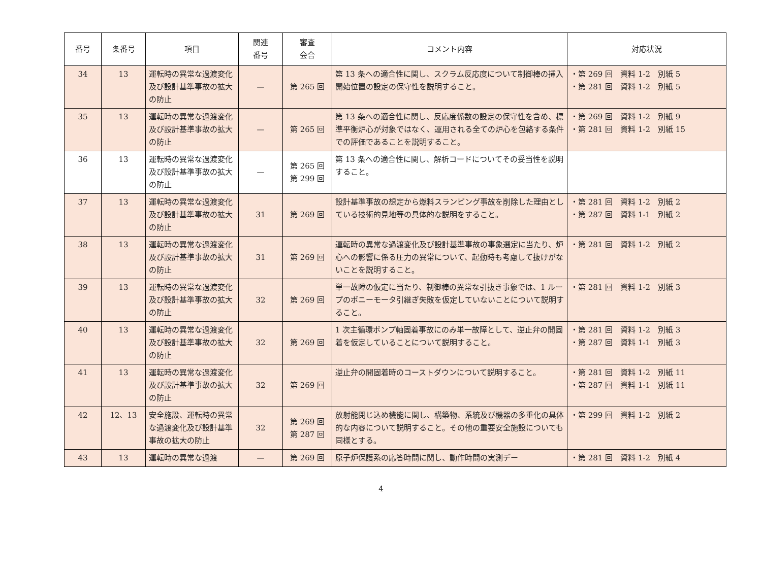| 番号 | 条番号 | 項目 | 関連 番号 | 審査 会合 | コメント内容 | 対応状況 |
| --- | --- | --- | --- | --- | --- | --- |
| 34 | 13 | 運転時の異常な過渡変化及び設計基準事故の拡大の防止 | — | 第 265 回 | 第 13 条への適合性に関し、スクラム反応度について制御棒の挿入開始位置の設定の保守性を説明すること。 | ・第 269 回 資料 1-2 別紙 5 ・第 281 回 資料 1-2 別紙 5 |
| 35 | 13 | 運転時の異常な過渡変化及び設計基準事故の拡大の防止 | — | 第 265 回 | 第 13 条への適合性に関し、反応度係数の設定の保守性を含め、標準平衡炉心が対象ではなく、運用される全ての炉心を包絡する条件での評価であることを説明すること。 | ・第 269 回 資料 1-2 別紙 9 ・第 281 回 資料 1-2 別紙 15 |
| 36 | 13 | 運転時の異常な過渡変化及び設計基準事故の拡大の防止 | — | 第 265 回 第 299 回 | 第 13 条への適合性に関し、解析コードについてその妥当性を説明すること。 | |
| 37 | 13 | 運転時の異常な過渡変化及び設計基準事故の拡大の防止 | 31 | 第 269 回 | 設計基準事故の想定から燃料スランピング事故を削除した理由としている技術的見地等の具体的な説明をすること。 | ・第 281 回 資料 1-2 別紙 2 ・第 287 回 資料 1-1 別紙 2 |
| 38 | 13 | 運転時の異常な過渡変化及び設計基準事故の拡大の防止 | 31 | 第 269 回 | 運転時の異常な過渡変化及び設計基準事故の事象選定に当たり、炉心への影響に係る圧力の異常について、起動時も考慮して抜けがないことを説明すること。 | ・第 281 回 資料 1-2 別紙 2 |
| 39 | 13 | 運転時の異常な過渡変化及び設計基準事故の拡大の防止 | 32 | 第 269 回 | 単一故障の仮定に当たり、制御棒の異常な引抜き事象では、1 ループのポニーモータ引継ぎ失敗を仮定していないことについて説明すること。 | ・第 281 回 資料 1-2 別紙 3 |
| 40 | 13 | 運転時の異常な過渡変化及び設計基準事故の拡大の防止 | 32 | 第 269 回 | 1 次主循環ポンプ軸固着事故にのみ単一故障として、逆止弁の開固着を仮定していることについて説明すること。 | ・第 281 回 資料 1-2 別紙 3 ・第 287 回 資料 1-1 別紙 3 |
| 41 | 13 | 運転時の異常な過渡変化及び設計基準事故の拡大の防止 | 32 | 第 269 回 | 逆止弁の開固着時のコーストダウンについて説明すること。 | ・第 281 回 資料 1-2 別紙 11 ・第 287 回 資料 1-1 別紙 11 |
| 42 | 12、13 | 安全施設、運転時の異常な過渡変化及び設計基準事故の拡大の防止 | 32 | 第 269 回 第 287 回 | 放射能閉じ込め機能に関し、構築物、系統及び機器の多重化の具体的な内容について説明すること。その他の重要安全施設についても同様とする。 | ・第 299 回 資料 1-2 別紙 2 |
| 43 | 13 | 運転時の異常な過渡 | — | 第 269 回 | 原子炉保護系の応答時間に関し、動作時間の実測デー | ・第 281 回 資料 1-2 別紙 4 |
4